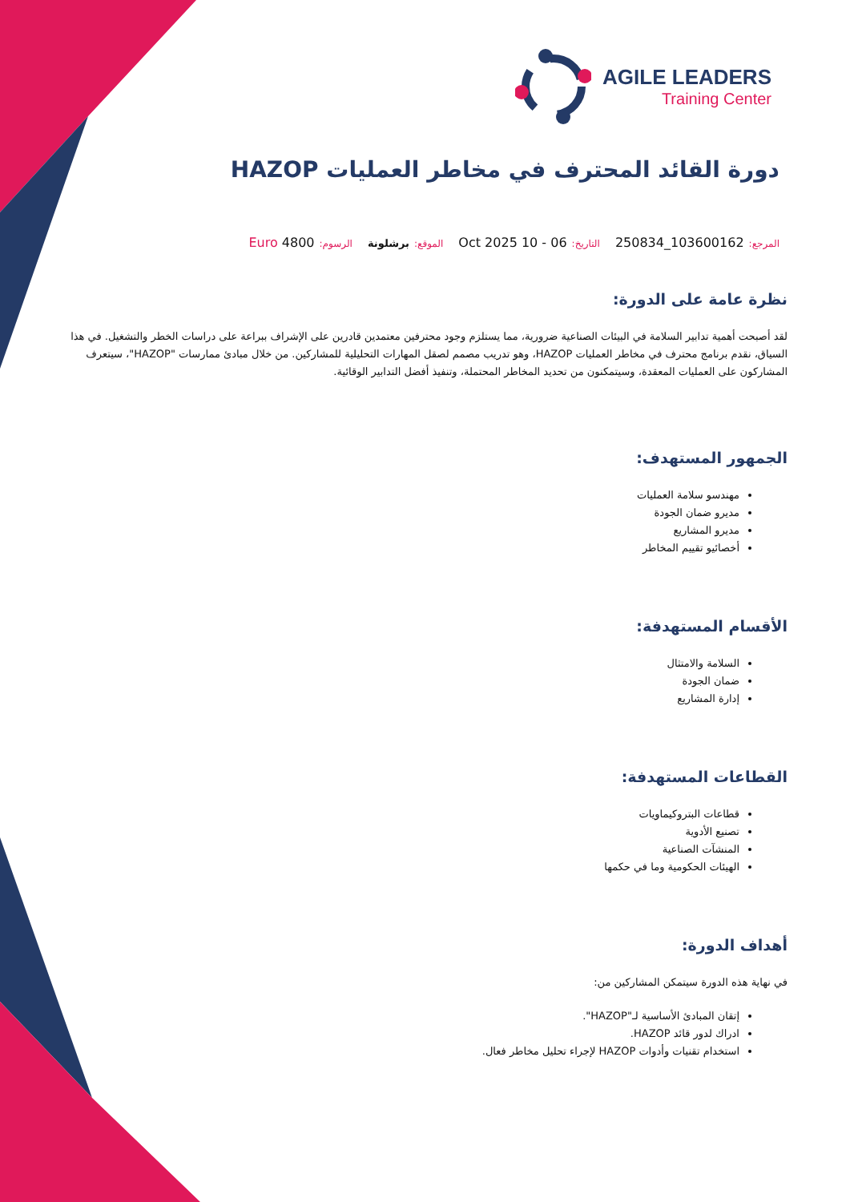AGILE LEADERS
Training Center
دورة القائد المحترف في مخاطر العمليات HAZOP
المرجع: 103600162_250834 التاريخ: 06 - 10 Oct 2025 الموقع: برشلونة الرسوم: 4800 Euro
نظرة عامة على الدورة:
لقد أصبحت أهمية تدابير السلامة في البيئات الصناعية ضرورية، مما يستلزم وجود محترفين معتمدين قادرين على الإشراف ببراعة على دراسات الخطر والتشغيل. في هذا السياق، نقدم برنامج محترف في مخاطر العمليات HAZOP، وهو تدريب مصمم لصقل المهارات التحليلية للمشاركين. من خلال مبادئ ممارسات "HAZOP"، سيتعرف المشاركون على العمليات المعقدة، وسيتمكنون من تحديد المخاطر المحتملة، وتنفيذ أفضل التدابير الوقائية.
الجمهور المستهدف:
مهندسو سلامة العمليات
مديرو ضمان الجودة
مديرو المشاريع
أخصائيو تقييم المخاطر
الأقسام المستهدفة:
السلامة والامتثال
ضمان الجودة
إدارة المشاريع
القطاعات المستهدفة:
قطاعات البتروكيماويات
تصنيع الأدوية
المنشآت الصناعية
الهيئات الحكومية وما في حكمها
أهداف الدورة:
في نهاية هذه الدورة سيتمكن المشاركين من:
إتقان المبادئ الأساسية لـ"HAZOP".
ادراك لدور قائد HAZOP.
استخدام تقنيات وأدوات HAZOP لإجراء تحليل مخاطر فعال.